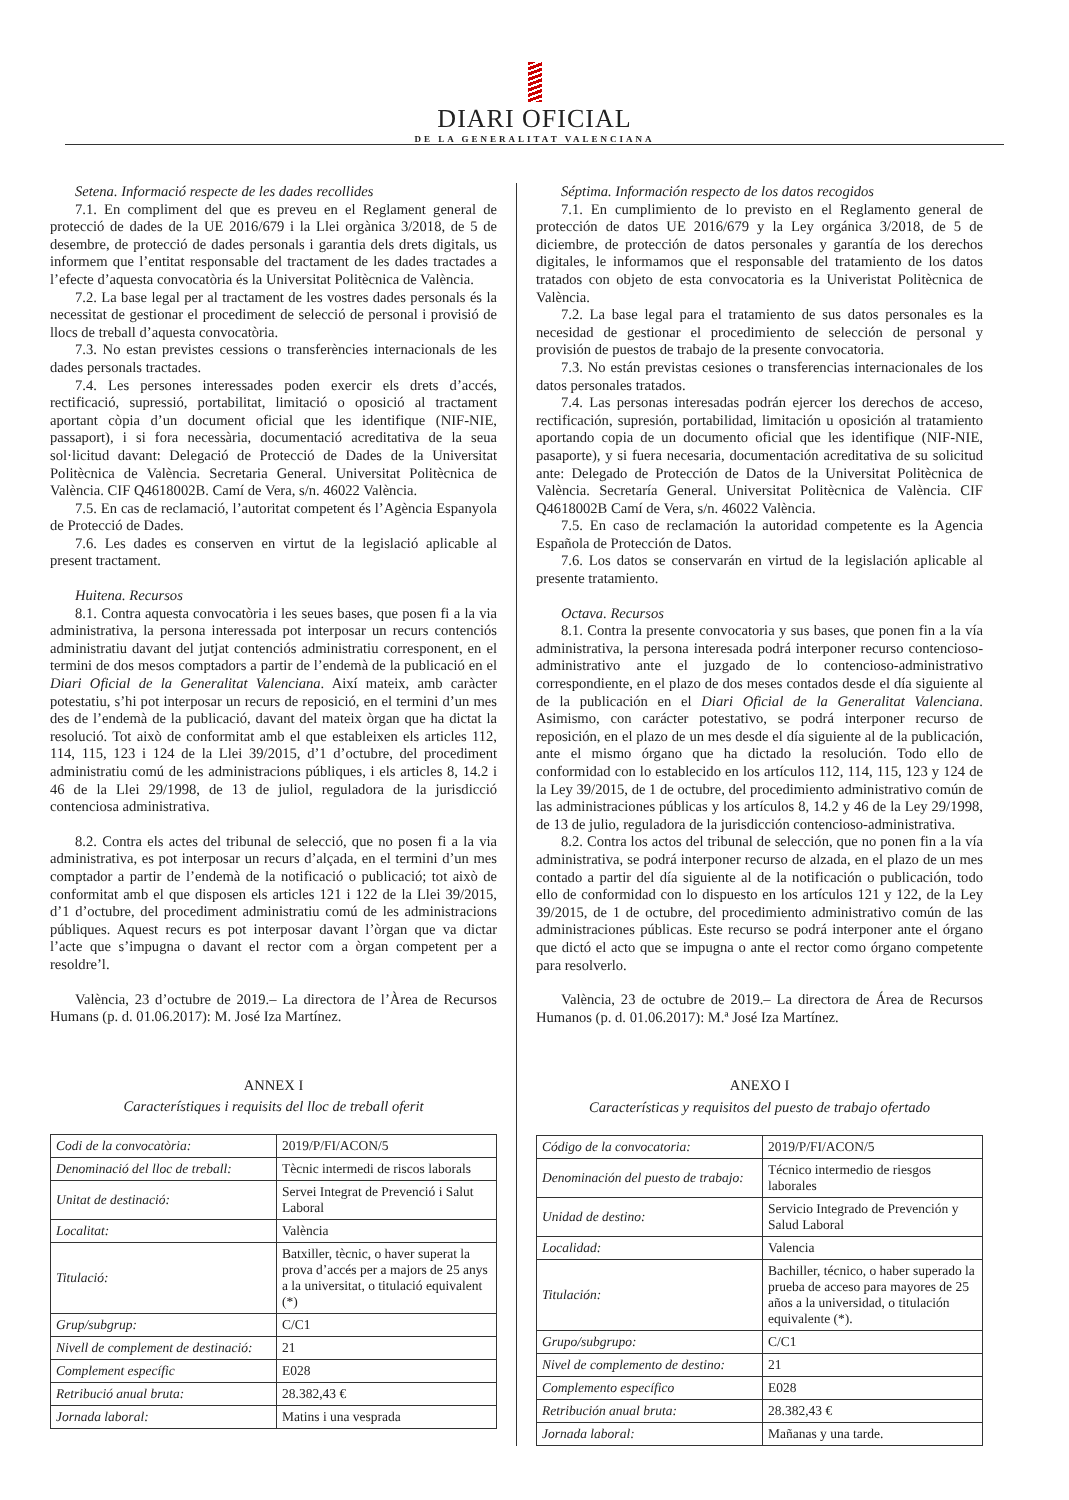DIARI OFICIAL
DE LA GENERALITAT VALENCIANA
Setena. Informació respecte de les dades recollides
7.1. En compliment del que es preveu en el Reglament general de protecció de dades de la UE 2016/679 i la Llei orgànica 3/2018, de 5 de desembre, de protecció de dades personals i garantia dels drets digitals, us informem que l’entitat responsable del tractament de les dades tractades a l’efecte d’aquesta convocatòria és la Universitat Politècnica de València.
7.2. La base legal per al tractament de les vostres dades personals és la necessitat de gestionar el procediment de selecció de personal i provisió de llocs de treball d’aquesta convocatòria.
7.3. No estan previstes cessions o transferències internacionals de les dades personals tractades.
7.4. Les persones interessades poden exercir els drets d’accés, rectificació, supressió, portabilitat, limitació o oposició al tractament aportant còpia d’un document oficial que les identifique (NIF-NIE, passaport), i si fora necessària, documentació acreditativa de la seua sol·licitud davant: Delegació de Protecció de Dades de la Universitat Politècnica de València. Secretaria General. Universitat Politècnica de València. CIF Q4618002B. Camí de Vera, s/n. 46022 València.
7.5. En cas de reclamació, l’autoritat competent és l’Agència Espanyola de Protecció de Dades.
7.6. Les dades es conserven en virtut de la legislació aplicable al present tractament.
Huitena. Recursos
8.1. Contra aquesta convocatòria i les seues bases, que posen fi a la via administrativa, la persona interessada pot interposar un recurs contenciós administratiu davant del jutjat contenciós administratiu corresponent, en el termini de dos mesos comptadors a partir de l’endemà de la publicació en el Diari Oficial de la Generalitat Valenciana. Així mateix, amb caràcter potestatiu, s’hi pot interposar un recurs de reposició, en el termini d’un mes des de l’endemà de la publicació, davant del mateix òrgan que ha dictat la resolució. Tot això de conformitat amb el que estableixen els articles 112, 114, 115, 123 i 124 de la Llei 39/2015, d’1 d’octubre, del procediment administratiu comú de les administracions públiques, i els articles 8, 14.2 i 46 de la Llei 29/1998, de 13 de juliol, reguladora de la jurisdicció contenciosa administrativa.
8.2. Contra els actes del tribunal de selecció, que no posen fi a la via administrativa, es pot interposar un recurs d’alçada, en el termini d’un mes comptador a partir de l’endemà de la notificació o publicació; tot això de conformitat amb el que disposen els articles 121 i 122 de la Llei 39/2015, d’1 d’octubre, del procediment administratiu comú de les administracions públiques. Aquest recurs es pot interposar davant l’òrgan que va dictar l’acte que s’impugna o davant el rector com a òrgan competent per a resoldre’l.
València, 23 d’octubre de 2019.– La directora de l’Àrea de Recursos Humans (p. d. 01.06.2017): M. José Iza Martínez.
ANNEX I
Característiques i requisits del lloc de treball oferit
| Codi de la convocatòria: | 2019/P/FI/ACON/5 |
| Denominació del lloc de treball: | Tècnic intermedi de riscos laborals |
| Unitat de destinació: | Servei Integrat de Prevenció i Salut Laboral |
| Localitat: | València |
| Titulació: | Batxiller, tècnic, o haver superat la prova d’accés per a majors de 25 anys a la universitat, o titulació equivalent (*) |
| Grup/subgrup: | C/C1 |
| Nivell de complement de destinació: | 21 |
| Complement específic | E028 |
| Retribució anual bruta: | 28.382,43 € |
| Jornada laboral: | Matins i una vesprada |
Séptima. Información respecto de los datos recogidos
7.1. En cumplimiento de lo previsto en el Reglamento general de protección de datos UE 2016/679 y la Ley orgánica 3/2018, de 5 de diciembre, de protección de datos personales y garantía de los derechos digitales, le informamos que el responsable del tratamiento de los datos tratados con objeto de esta convocatoria es la Univeristat Politècnica de València.
7.2. La base legal para el tratamiento de sus datos personales es la necesidad de gestionar el procedimiento de selección de personal y provisión de puestos de trabajo de la presente convocatoria.
7.3. No están previstas cesiones o transferencias internacionales de los datos personales tratados.
7.4. Las personas interesadas podrán ejercer los derechos de acceso, rectificación, supresión, portabilidad, limitación u oposición al tratamiento aportando copia de un documento oficial que les identifique (NIF-NIE, pasaporte), y si fuera necesaria, documentación acreditativa de su solicitud ante: Delegado de Protección de Datos de la Universitat Politècnica de València. Secretaría General. Universitat Politècnica de València. CIF Q4618002B Camí de Vera, s/n. 46022 València.
7.5. En caso de reclamación la autoridad competente es la Agencia Española de Protección de Datos.
7.6. Los datos se conservarán en virtud de la legislación aplicable al presente tratamiento.
Octava. Recursos
8.1. Contra la presente convocatoria y sus bases, que ponen fin a la vía administrativa, la persona interesada podrá interponer recurso contencioso-administrativo ante el juzgado de lo contencioso-administrativo correspondiente, en el plazo de dos meses contados desde el día siguiente al de la publicación en el Diari Oficial de la Generalitat Valenciana. Asimismo, con carácter potestativo, se podrá interponer recurso de reposición, en el plazo de un mes desde el día siguiente al de la publicación, ante el mismo órgano que ha dictado la resolución. Todo ello de conformidad con lo establecido en los artículos 112, 114, 115, 123 y 124 de la Ley 39/2015, de 1 de octubre, del procedimiento administrativo común de las administraciones públicas y los artículos 8, 14.2 y 46 de la Ley 29/1998, de 13 de julio, reguladora de la jurisdicción contencioso-administrativa.
8.2. Contra los actos del tribunal de selección, que no ponen fin a la vía administrativa, se podrá interponer recurso de alzada, en el plazo de un mes contado a partir del día siguiente al de la notificación o publicación, todo ello de conformidad con lo dispuesto en los artículos 121 y 122, de la Ley 39/2015, de 1 de octubre, del procedimiento administrativo común de las administraciones públicas. Este recurso se podrá interponer ante el órgano que dictó el acto que se impugna o ante el rector como órgano competente para resolverlo.
València, 23 de octubre de 2019.– La directora de Área de Recursos Humanos (p. d. 01.06.2017): M.ª José Iza Martínez.
ANEXO I
Características y requisitos del puesto de trabajo ofertado
| Código de la convocatoria: | 2019/P/FI/ACON/5 |
| Denominación del puesto de trabajo: | Técnico intermedio de riesgos laborales |
| Unidad de destino: | Servicio Integrado de Prevención y Salud Laboral |
| Localidad: | Valencia |
| Titulación: | Bachiller, técnico, o haber superado la prueba de acceso para mayores de 25 años a la universidad, o titulación equivalente (*). |
| Grupo/subgrupo: | C/C1 |
| Nivel de complemento de destino: | 21 |
| Complemento específico | E028 |
| Retribución anual bruta: | 28.382,43 € |
| Jornada laboral: | Mañanas y una tarde. |